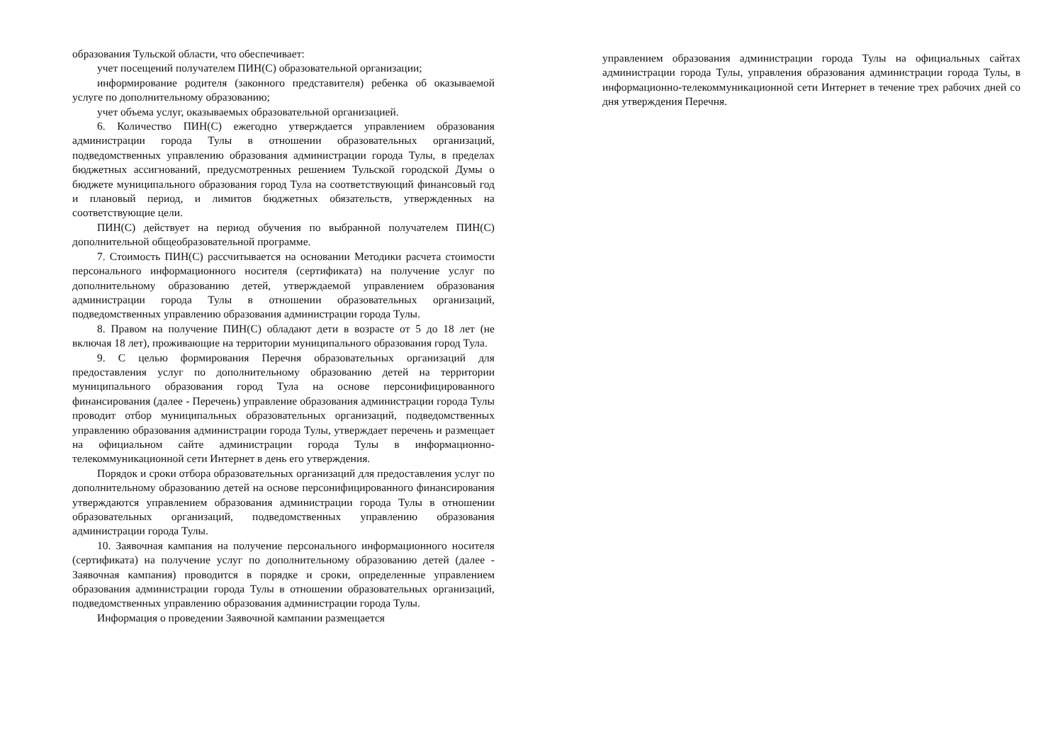образования Тульской области, что обеспечивает:
учет посещений получателем ПИН(С) образовательной организации;
информирование родителя (законного представителя) ребенка об оказываемой услуге по дополнительному образованию;
учет объема услуг, оказываемых образовательной организацией.
6. Количество ПИН(С) ежегодно утверждается управлением образования администрации города Тулы в отношении образовательных организаций, подведомственных управлению образования администрации города Тулы, в пределах бюджетных ассигнований, предусмотренных решением Тульской городской Думы о бюджете муниципального образования город Тула на соответствующий финансовый год и плановый период, и лимитов бюджетных обязательств, утвержденных на соответствующие цели.
ПИН(С) действует на период обучения по выбранной получателем ПИН(С) дополнительной общеобразовательной программе.
7. Стоимость ПИН(С) рассчитывается на основании Методики расчета стоимости персонального информационного носителя (сертификата) на получение услуг по дополнительному образованию детей, утверждаемой управлением образования администрации города Тулы в отношении образовательных организаций, подведомственных управлению образования администрации города Тулы.
8. Правом на получение ПИН(С) обладают дети в возрасте от 5 до 18 лет (не включая 18 лет), проживающие на территории муниципального образования город Тула.
9. С целью формирования Перечня образовательных организаций для предоставления услуг по дополнительному образованию детей на территории муниципального образования город Тула на основе персонифицированного финансирования (далее - Перечень) управление образования администрации города Тулы проводит отбор муниципальных образовательных организаций, подведомственных управлению образования администрации города Тулы, утверждает перечень и размещает на официальном сайте администрации города Тулы в информационно-телекоммуникационной сети Интернет в день его утверждения.
Порядок и сроки отбора образовательных организаций для предоставления услуг по дополнительному образованию детей на основе персонифицированного финансирования утверждаются управлением образования администрации города Тулы в отношении образовательных организаций, подведомственных управлению образования администрации города Тулы.
10. Заявочная кампания на получение персонального информационного носителя (сертификата) на получение услуг по дополнительному образованию детей (далее - Заявочная кампания) проводится в порядке и сроки, определенные управлением образования администрации города Тулы в отношении образовательных организаций, подведомственных управлению образования администрации города Тулы.
Информация о проведении Заявочной кампании размещается
управлением образования администрации города Тулы на официальных сайтах администрации города Тулы, управления образования администрации города Тулы, в информационно-телекоммуникационной сети Интернет в течение трех рабочих дней со дня утверждения Перечня.